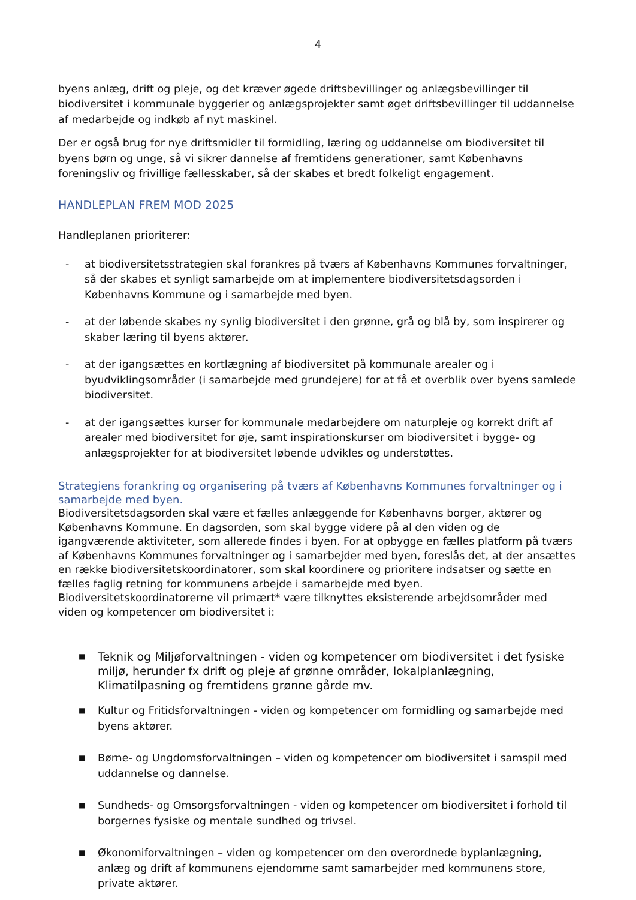4
byens anlæg, drift og pleje, og det kræver øgede driftsbevillinger og anlægsbevillinger til biodiversitet i kommunale byggerier og anlægsprojekter samt øget driftsbevillinger til uddannelse af medarbejde og indkøb af nyt maskinel.
Der er også brug for nye driftsmidler til formidling, læring og uddannelse om biodiversitet til byens børn og unge, så vi sikrer dannelse af fremtidens generationer, samt Københavns foreningsliv og frivillige fællesskaber, så der skabes et bredt folkeligt engagement.
HANDLEPLAN FREM MOD 2025
Handleplanen prioriterer:
- at biodiversitetsstrategien skal forankres på tværs af Københavns Kommunes forvaltninger, så der skabes et synligt samarbejde om at implementere biodiversitetsdagsorden i Københavns Kommune og i samarbejde med byen.
- at der løbende skabes ny synlig biodiversitet i den grønne, grå og blå by, som inspirerer og skaber læring til byens aktører.
- at der igangsættes en kortlægning af biodiversitet på kommunale arealer og i byudviklingsområder (i samarbejde med grundejere) for at få et overblik over byens samlede biodiversitet.
- at der igangsættes kurser for kommunale medarbejdere om naturpleje og korrekt drift af arealer med biodiversitet for øje, samt inspirationskurser om biodiversitet i bygge- og anlægsprojekter for at biodiversitet løbende udvikles og understøttes.
Strategiens forankring og organisering på tværs af Københavns Kommunes forvaltninger og i samarbejde med byen.
Biodiversitetsdagsorden skal være et fælles anlæggende for Københavns borger, aktører og Københavns Kommune. En dagsorden, som skal bygge videre på al den viden og de igangværende aktiviteter, som allerede findes i byen. For at opbygge en fælles platform på tværs af Københavns Kommunes forvaltninger og i samarbejder med byen, foreslås det, at der ansættes en række biodiversitetskoordinatorer, som skal koordinere og prioritere indsatser og sætte en fælles faglig retning for kommunens arbejde i samarbejde med byen. Biodiversitetskoordinatorerne vil primært* være tilknyttes eksisterende arbejdsområder med viden og kompetencer om biodiversitet i:
■ Teknik og Miljøforvaltningen - viden og kompetencer om biodiversitet i det fysiske miljø, herunder fx drift og pleje af grønne områder, lokalplanlægning, Klimatilpasning og fremtidens grønne gårde mv.
■ Kultur og Fritidsforvaltningen - viden og kompetencer om formidling og samarbejde med byens aktører.
■ Børne- og Ungdomsforvaltningen – viden og kompetencer om biodiversitet i samspil med uddannelse og dannelse.
■ Sundheds- og Omsorgsforvaltningen - viden og kompetencer om biodiversitet i forhold til borgernes fysiske og mentale sundhed og trivsel.
■ Økonomiforvaltningen – viden og kompetencer om den overordnede byplanlægning, anlæg og drift af kommunens ejendomme samt samarbejder med kommunens store, private aktører.